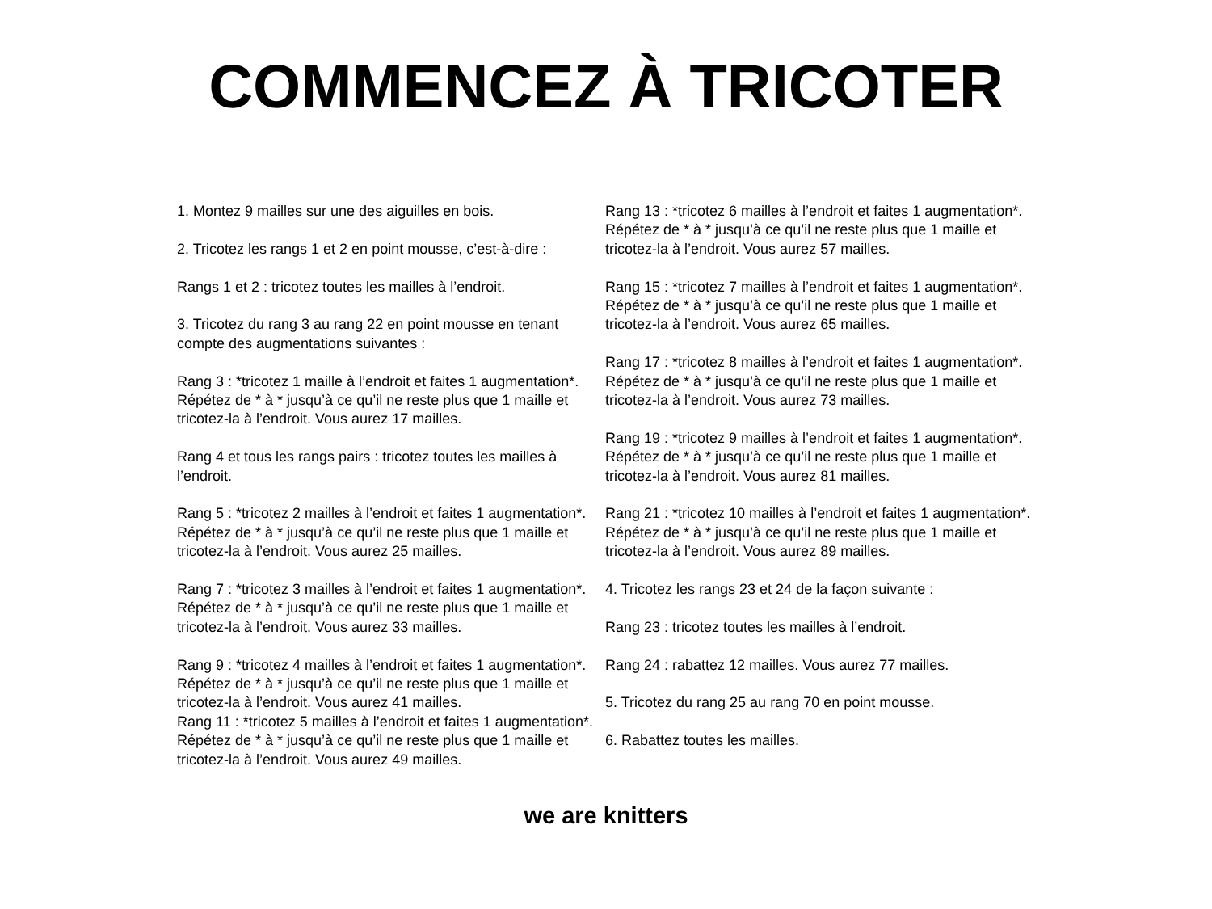COMMENCEZ À TRICOTER
1. Montez 9 mailles sur une des aiguilles en bois.
2. Tricotez les rangs 1 et 2 en point mousse, c’est-à-dire :
Rangs 1 et 2 : tricotez toutes les mailles à l’endroit.
3. Tricotez du rang 3 au rang 22 en point mousse en tenant compte des augmentations suivantes :
Rang 3 : *tricotez 1 maille à l’endroit et faites 1 augmentation*. Répétez de * à * jusqu’à ce qu’il ne reste plus que 1 maille et tricotez-la à l’endroit. Vous aurez 17 mailles.
Rang 4 et tous les rangs pairs : tricotez toutes les mailles à l’endroit.
Rang 5 : *tricotez 2 mailles à l’endroit et faites 1 augmentation*. Répétez de * à * jusqu’à ce qu’il ne reste plus que 1 maille et tricotez-la à l’endroit. Vous aurez 25 mailles.
Rang 7 : *tricotez 3 mailles à l’endroit et faites 1 augmentation*. Répétez de * à * jusqu’à ce qu’il ne reste plus que 1 maille et tricotez-la à l’endroit. Vous aurez 33 mailles.
Rang 9 : *tricotez 4 mailles à l’endroit et faites 1 augmentation*. Répétez de * à * jusqu’à ce qu’il ne reste plus que 1 maille et tricotez-la à l’endroit. Vous aurez 41 mailles.
Rang 11 : *tricotez 5 mailles à l’endroit et faites 1 augmentation*. Répétez de * à * jusqu’à ce qu’il ne reste plus que 1 maille et tricotez-la à l’endroit. Vous aurez 49 mailles.
Rang 13 : *tricotez 6 mailles à l’endroit et faites 1 augmentation*. Répétez de * à * jusqu’à ce qu’il ne reste plus que 1 maille et tricotez-la à l’endroit. Vous aurez 57 mailles.
Rang 15 : *tricotez 7 mailles à l’endroit et faites 1 augmentation*. Répétez de * à * jusqu’à ce qu’il ne reste plus que 1 maille et tricotez-la à l’endroit. Vous aurez 65 mailles.
Rang 17 : *tricotez 8 mailles à l’endroit et faites 1 augmentation*. Répétez de * à * jusqu’à ce qu’il ne reste plus que 1 maille et tricotez-la à l’endroit. Vous aurez 73 mailles.
Rang 19 : *tricotez 9 mailles à l’endroit et faites 1 augmentation*. Répétez de * à * jusqu’à ce qu’il ne reste plus que 1 maille et tricotez-la à l’endroit. Vous aurez 81 mailles.
Rang 21 : *tricotez 10 mailles à l’endroit et faites 1 augmentation*. Répétez de * à * jusqu’à ce qu’il ne reste plus que 1 maille et tricotez-la à l’endroit. Vous aurez 89 mailles.
4. Tricotez les rangs 23 et 24 de la façon suivante :
Rang 23 : tricotez toutes les mailles à l’endroit.
Rang 24 : rabattez 12 mailles. Vous aurez 77 mailles.
5. Tricotez du rang 25 au rang 70 en point mousse.
6. Rabattez toutes les mailles.
we are knitters